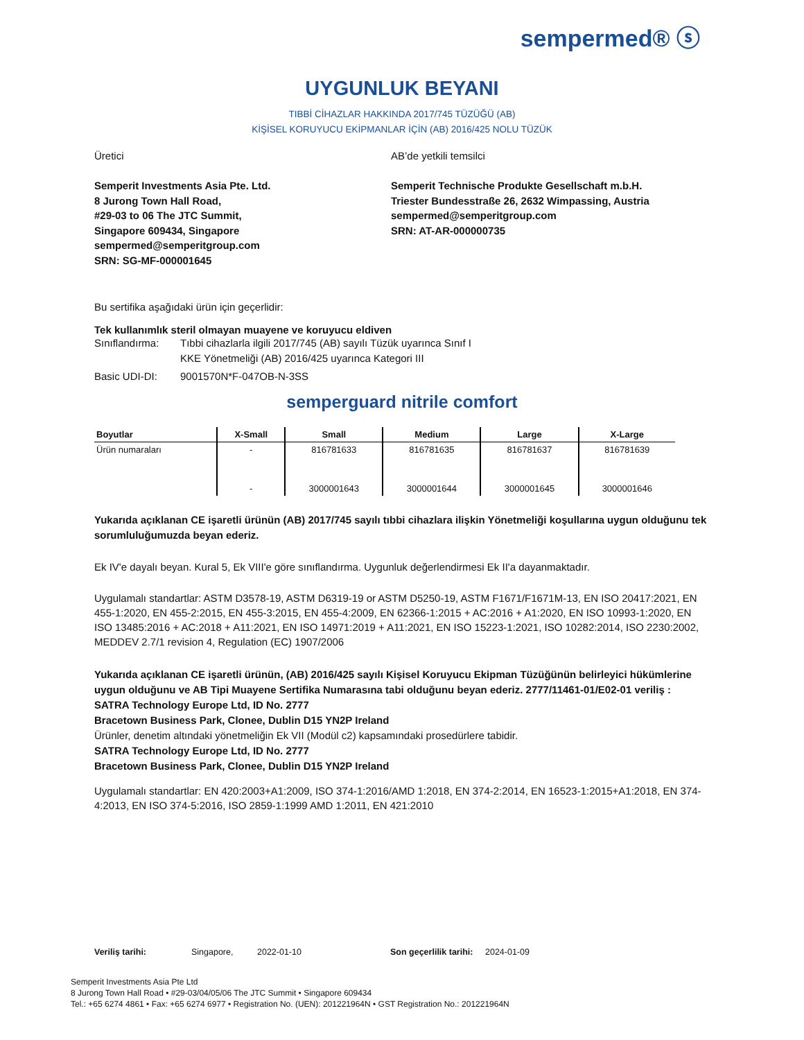sempermed® ⓢ
UYGUNLUK BEYANI
TIBBİ CİHAZLAR HAKKINDA 2017/745 TÜZÜĞÜ (AB)
KİŞİSEL KORUYUCU EKİPMANLAR İÇİN (AB) 2016/425 NOLU TÜZÜK
Üretici
Semperit Investments Asia Pte. Ltd.
8 Jurong Town Hall Road,
#29-03 to 06 The JTC Summit,
Singapore 609434, Singapore
sempermed@semperitgroup.com
SRN: SG-MF-000001645
AB’de yetkili temsilci
Semperit Technische Produkte Gesellschaft m.b.H.
Triester Bundesstraße 26, 2632 Wimpassing, Austria
sempermed@semperitgroup.com
SRN: AT-AR-000000735
Bu sertifika aşağıdaki ürün için geçerlidir:
Tek kullanımlık steril olmayan muayene ve koruyucu eldiven
Sınıflandırma: Tıbbi cihazlarla ilgili 2017/745 (AB) sayılı Tüzük uyarınca Sınıf I
KKE Yönetmeliği (AB) 2016/425 uyarınca Kategori III
Basic UDI-DI: 9001570N*F-047OB-N-3SS
semperguard nitrile comfort
| Boyutlar | X-Small | Small | Medium | Large | X-Large |
| --- | --- | --- | --- | --- | --- |
| Ürün numaraları | - | 816781633 | 816781635 | 816781637 | 816781639 |
| | - | 3000001643 | 3000001644 | 3000001645 | 3000001646 |
Yukarıda açıklanan CE işaretli ürünün (AB) 2017/745 sayılı tıbbi cihazlara ilişkin Yönetmeliği koşullarına uygun olduğunu tek sorumluluğumuzda beyan ederiz.
Ek IV'e dayalı beyan. Kural 5, Ek VIII'e göre sınıflandırma. Uygunluk değerlendirmesi Ek II'a dayanmaktadır.
Uygulamalı standartlar: ASTM D3578-19, ASTM D6319-19 or ASTM D5250-19, ASTM F1671/F1671M-13, EN ISO 20417:2021, EN 455-1:2020, EN 455-2:2015, EN 455-3:2015, EN 455-4:2009, EN 62366-1:2015 + AC:2016 + A1:2020, EN ISO 10993-1:2020, EN ISO 13485:2016 + AC:2018 + A11:2021, EN ISO 14971:2019 + A11:2021, EN ISO 15223-1:2021, ISO 10282:2014, ISO 2230:2002, MEDDEV 2.7/1 revision 4, Regulation (EC) 1907/2006
Yukarıda açıklanan CE işaretli ürünün, (AB) 2016/425 sayılı Kişisel Koruyucu Ekipman Tüzüğünün belirleyici hükümlerine uygun olduğunu ve AB Tipi Muayene Sertifika Numarasına tabi olduğunu beyan ederiz. 2777/11461-01/E02-01 veriliş :
SATRA Technology Europe Ltd, ID No. 2777
Bracetown Business Park, Clonee, Dublin D15 YN2P Ireland
Ürünler, denetim altındaki yönetmeliğin Ek VII (Modül c2) kapsamındaki prosedürlere tabidir.
SATRA Technology Europe Ltd, ID No. 2777
Bracetown Business Park, Clonee, Dublin D15 YN2P Ireland
Uygulamalı standartlar: EN 420:2003+A1:2009, ISO 374-1:2016/AMD 1:2018, EN 374-2:2014, EN 16523-1:2015+A1:2018, EN 374-4:2013, EN ISO 374-5:2016, ISO 2859-1:1999 AMD 1:2011, EN 421:2010
Veriliş tarihi: Singapore, 2022-01-10 Son geçerlilik tarihi: 2024-01-09
Semperit Investments Asia Pte Ltd
8 Jurong Town Hall Road • #29-03/04/05/06 The JTC Summit • Singapore 609434
Tel.: +65 6274 4861 • Fax: +65 6274 6977 • Registration No. (UEN): 201221964N • GST Registration No.: 201221964N